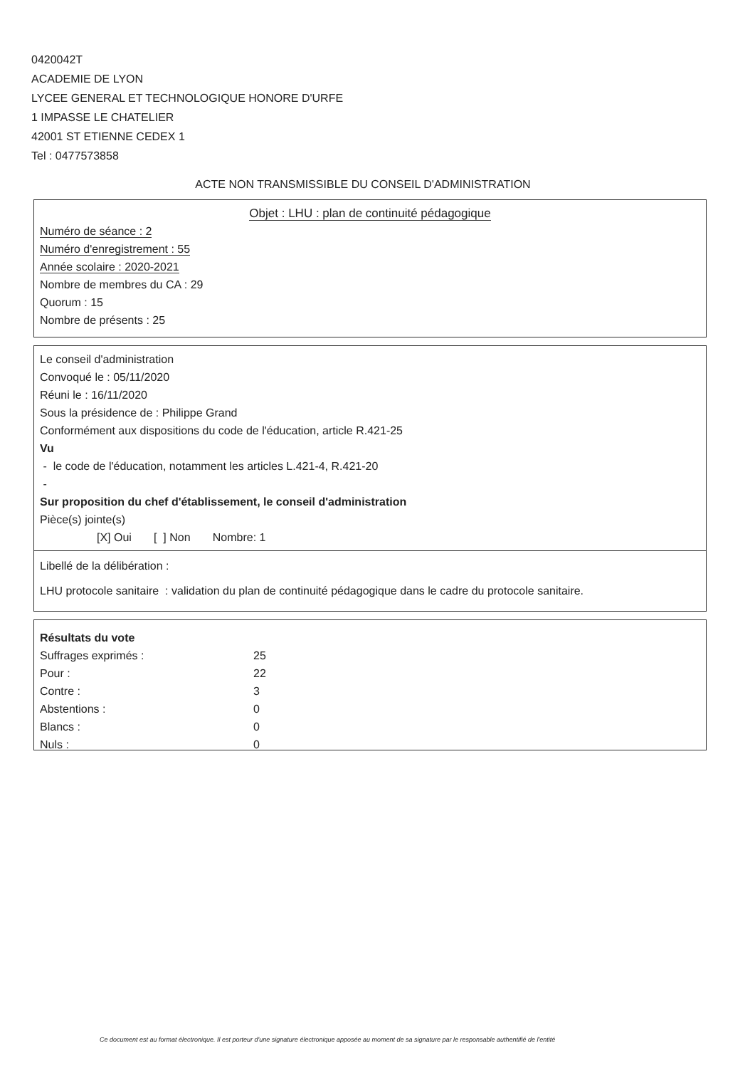0420042T
ACADEMIE DE LYON
LYCEE GENERAL ET TECHNOLOGIQUE HONORE D'URFE
1 IMPASSE LE CHATELIER
42001 ST ETIENNE CEDEX 1
Tel : 0477573858
ACTE NON TRANSMISSIBLE DU CONSEIL D'ADMINISTRATION
Objet : LHU : plan de continuité pédagogique
Numéro de séance : 2
Numéro d'enregistrement : 55
Année scolaire : 2020-2021
Nombre de membres du CA : 29
Quorum : 15
Nombre de présents : 25
Le conseil d'administration
Convoqué le : 05/11/2020
Réuni le : 16/11/2020
Sous la présidence de : Philippe Grand
Conformément aux dispositions du code de l'éducation, article R.421-25
Vu
- le code de l'éducation, notamment les articles L.421-4, R.421-20
-
Sur proposition du chef d'établissement, le conseil d'administration
Pièce(s) jointe(s)
[X] Oui [ ] Non Nombre: 1
Libellé de la délibération :
LHU protocole sanitaire : validation du plan de continuité pédagogique dans le cadre du protocole sanitaire.
Résultats du vote
| Suffrages exprimés : | 25 |
| Pour : | 22 |
| Contre : | 3 |
| Abstentions : | 0 |
| Blancs : | 0 |
| Nuls : | 0 |
Ce document est au format électronique. Il est porteur d'une signature électronique apposée au moment de sa signature par le responsable authentifié de l'entité